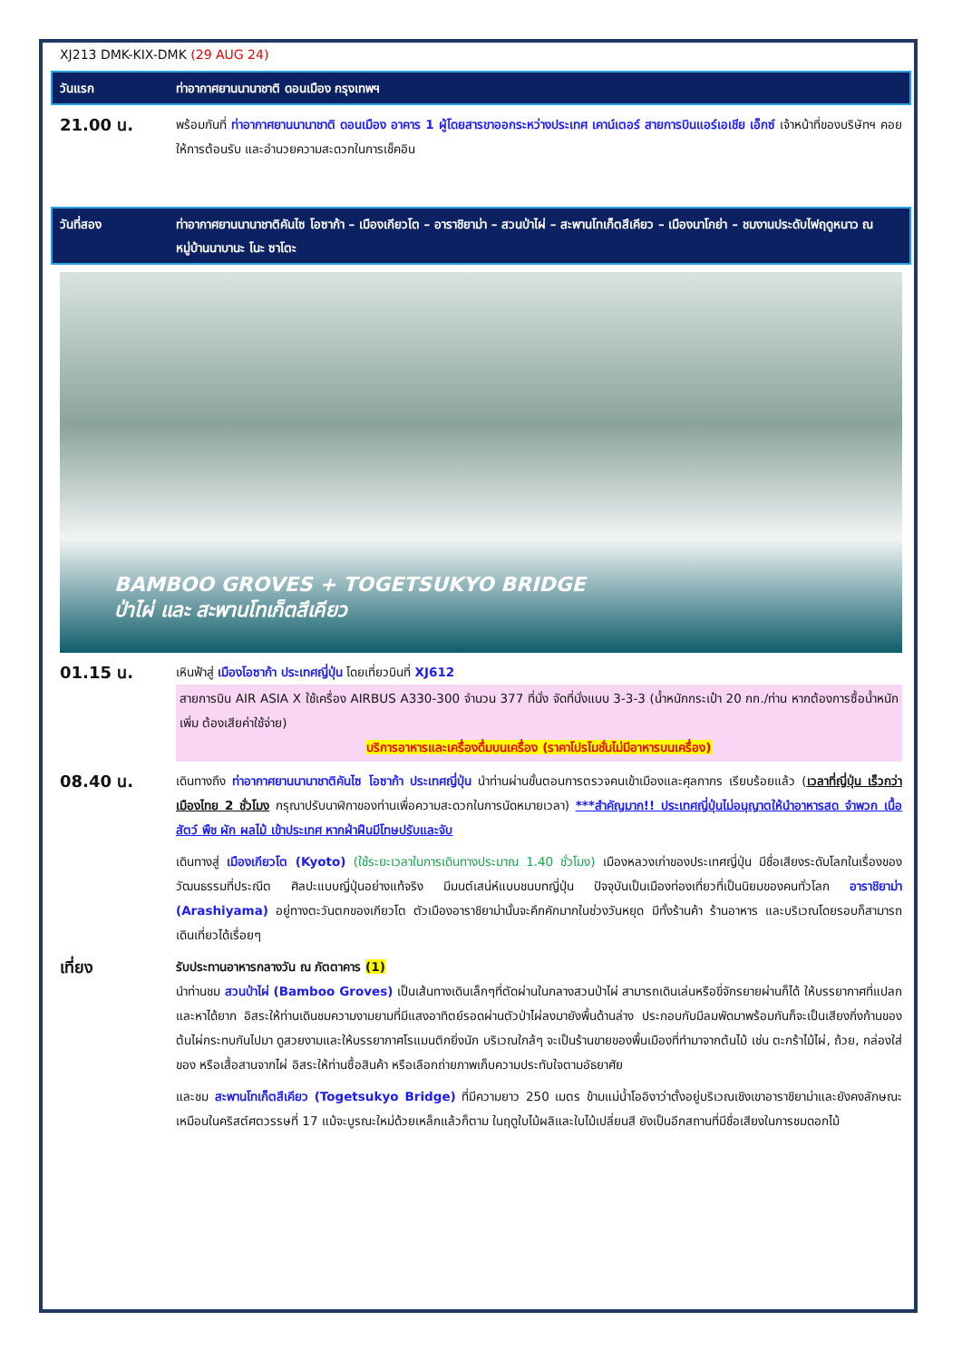XJ213 DMK-KIX-DMK (29 AUG 24)
วันแรก ท่าอากาศยานนานาชาติ ดอนเมือง กรุงเทพฯ
21.00 น.
พร้อมกันที่ ท่าอากาศยานนานาชาติ ดอนเมือง อาคาร 1 ผู้โดยสารขาออกระหว่างประเทศ เคาน์เตอร์ สายการบินแอร์เอเชีย เอ็กซ์ เจ้าหน้าที่ของบริษัทฯ คอยให้การต้อนรับ และอำนวยความสะดวกในการเช็คอิน
วันที่สอง ท่าอากาศยานนานาชาติคันไซ โอซาก้า – เมืองเกียวโต – อาราชิยาม่า – สวนป่าไผ่ – สะพานโทเก็ตสึเคียว – เมืองนาโกย่า – ชมงานประดับไฟฤดูหนาว ณ หมู่บ้านนาบานะ โนะ ซาโตะ
BAMBOO GROVES + TOGETSUKYO BRIDGE
ป่าไผ่ และ สะพานโทเก็ตสึเคียว
01.15 น.
เหินฟ้าสู่ เมืองโอซาก้า ประเทศญี่ปุ่น โดยเที่ยวบินที่ XJ612
สายการบิน AIR ASIA X ใช้เครื่อง AIRBUS A330-300 จำนวน 377 ที่นั่ง จัดที่นั่งแบบ 3-3-3 (น้ำหนักกระเป๋า 20 กก./ท่าน หากต้องการซื้อน้ำหนักเพิ่ม ต้องเสียค่าใช้จ่าย)
บริการอาหารและเครื่องดื่มบนเครื่อง (ราคาโปรโมชั่นไม่มีอาหารบนเครื่อง)
08.40 น.
เดินทางถึง ท่าอากาศยานนานาชาติคันไซ โอซาก้า ประเทศญี่ปุ่น นำท่านผ่านขั้นตอนการตรวจคนเข้าเมืองและศุลกากร เรียบร้อยแล้ว (เวลาที่ญี่ปุ่น เร็วกว่าเมืองไทย 2 ชั่วโมง กรุณาปรับนาฬิกาของท่านเพื่อความสะดวกในการนัดหมายเวลา) ***สำคัญมาก!! ประเทศญี่ปุ่นไม่อนุญาตให้นำอาหารสด จำพวก เนื้อสัตว์ พืช ผัก ผลไม้ เข้าประเทศ หากฝ่าฝืนมีโทษปรับและจับ
เดินทางสู่ เมืองเกียวโต (Kyoto) (ใช้ระยะเวลาในการเดินทางประมาณ 1.40 ชั่วโมง) เมืองหลวงเก่าของประเทศญี่ปุ่น มีชื่อเสียงระดับโลกในเรื่องของวัฒนธรรมที่ประณีต ศิลปะแบบญี่ปุ่นอย่างแท้จริง มีมนต์เสน่ห์แบบชนบทญี่ปุ่น ปัจจุบันเป็นเมืองท่องเที่ยวที่เป็นนิยมของคนทั่วโลก อาราชิยาม่า (Arashiyama) อยู่ทางตะวันตกของเกียวโต ตัวเมืองอาราชิยาม่านั้นจะคึกคักมากในช่วงวันหยุด มีทั้งร้านค้า ร้านอาหาร และบริเวณโดยรอบก็สามารถเดินเที่ยวได้เรื่อยๆ
เที่ยง
รับประทานอาหารกลางวัน ณ ภัตตาคาร (1)
นำท่านชม สวนป่าไผ่ (Bamboo Groves) เป็นเส้นทางเดินเล็กๆที่ตัดผ่านในกลางสวนป่าไผ่ สามารถเดินเล่นหรือขี่จักรยายผ่านก็ได้ ให้บรรยากาศที่แปลกและหาได้ยาก อิสระให้ท่านเดินชมความงามยามที่มีแสงอาทิตย์รอดผ่านตัวป่าไผ่ลงมายังพื้นด้านล่าง ประกอบกับมีลมพัดมาพร้อมกันก็จะเป็นเสียงกิ่งก้านของต้นไผ่กระทบกันไปมา ดูสวยงามและให้บรรยากาศโรแมนติกยิ่งนัก บริเวณใกล้ๆ จะเป็นร้านขายของพื้นเมืองที่ทำมาจากต้นไม้ เช่น ตะกร้าไม้ไผ่, ถ้วย, กล่องใส่ของ หรือเสื้อสานจากไผ่ อิสระให้ท่านซื้อสินค้า หรือเลือกถ่ายภาพเก็บความประทับใจตามอัธยาศัย
และชม สะพานโทเก็ตสึเคียว (Togetsukyo Bridge) ที่มีความยาว 250 เมตร ข้ามแม่น้ำโออิงาว่าตั้งอยู่บริเวณเชิงเขาอาราชิยาม่าและยังคงลักษณะเหมือนในคริสต์ศตวรรษที่ 17 แม้จะบูรณะใหม่ด้วยเหล็กแล้วก็ตาม ในฤดูใบไม้ผลิและใบไม้เปลี่ยนสี ยังเป็นอีกสถานที่มีชื่อเสียงในการชมดอกไม้